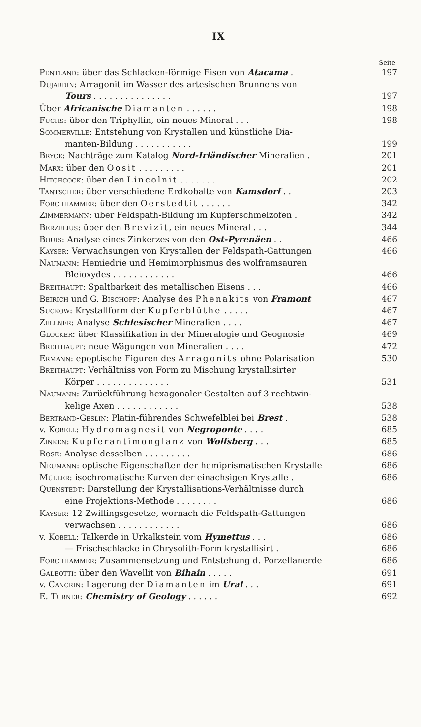IX
Seite
Pentland: über das Schlacken-förmige Eisen von Atacama . 197
Dujardin: Arragonit im Wasser des artesischen Brunnens von
Tours . . . . . . . . . . . . . . . 197
Über Africanische Diamanten . . . . . . 198
Fuchs: über den Triphyllin, ein neues Mineral . . . 198
Sommerville: Entstehung von Krystallen und künstliche Dia-
manten-Bildung . . . . . . . . . . . 199
Bryce: Nachträge zum Katalog Nord-Irländischer Mineralien . 201
Marx: über den Oosit . . . . . . . . . 201
Hitchcock: über den Lincolnit . . . . . . . 202
Tantscher: über verschiedene Erdkobalte von Kamsdorf . . 203
Forchhammer: über den Oerstedtit . . . . . . 342
Zimmermann: über Feldspath-Bildung im Kupferschmelzofen . 342
Berzelius: über den Brevizit, ein neues Mineral . . . 344
Bouis: Analyse eines Zinkerzes von den Ost-Pyrenäen . . 466
Kayser: Verwachsungen von Krystallen der Feldspath-Gattungen 466
Naumann: Hemiedrie und Hemimorphismus des wolframsauren
Bleioxydes . . . . . . . . . . . . 466
Breithaupt: Spaltbarkeit des metallischen Eisens . . . 466
Beirich und G. Bischoff: Analyse des Phenakits von Framont 467
Suckow: Krystallform der Kupferblüthe . . . . . 467
Zellner: Analyse Schlesischer Mineralien . . . . 467
Glocker: über Klassifikation in der Mineralogie und Geognosie 469
Breithaupt: neue Wägungen von Mineralien . . . . 472
Ermann: epoptische Figuren des Arragonits ohne Polarisation 530
Breithaupt: Verhältniss von Form zu Mischung krystallisirter
Körper . . . . . . . . . . . . . . 531
Naumann: Zurückführung hexagonaler Gestalten auf 3 rechtwin-
kelige Axen . . . . . . . . . . . . 538
Bertrand-Geslin: Platin-führendes Schwefelblei bei Brest . 538
v. Kobell: Hydromagnesit von Negroponte . . . . 685
Zinken: Kupferantimonglanz von Wolfsberg . . . 685
Rose: Analyse desselben . . . . . . . . . 686
Neumann: optische Eigenschaften der hemiprismatischen Krystalle 686
Müller: isochromatische Kurven der einachsigen Krystalle . 686
Quenstedt: Darstellung der Krystallisations-Verhältnisse durch
eine Projektions-Methode . . . . . . . . 686
Kayser: 12 Zwillingsgesetze, wornach die Feldspath-Gattungen
verwachsen . . . . . . . . . . . . 686
v. Kobell: Talkerde in Urkalkstein vom Hymettus . . . 686
— Frischschlacke in Chrysolith-Form krystallisirt . 686
Forchhammer: Zusammensetzung und Entstehung d. Porzellanerde 686
Galeotti: über den Wavellit von Bihain . . . . . 691
v. Cancrin: Lagerung der Diamanten im Ural . . . 691
E. Turner: Chemistry of Geology . . . . . . 692